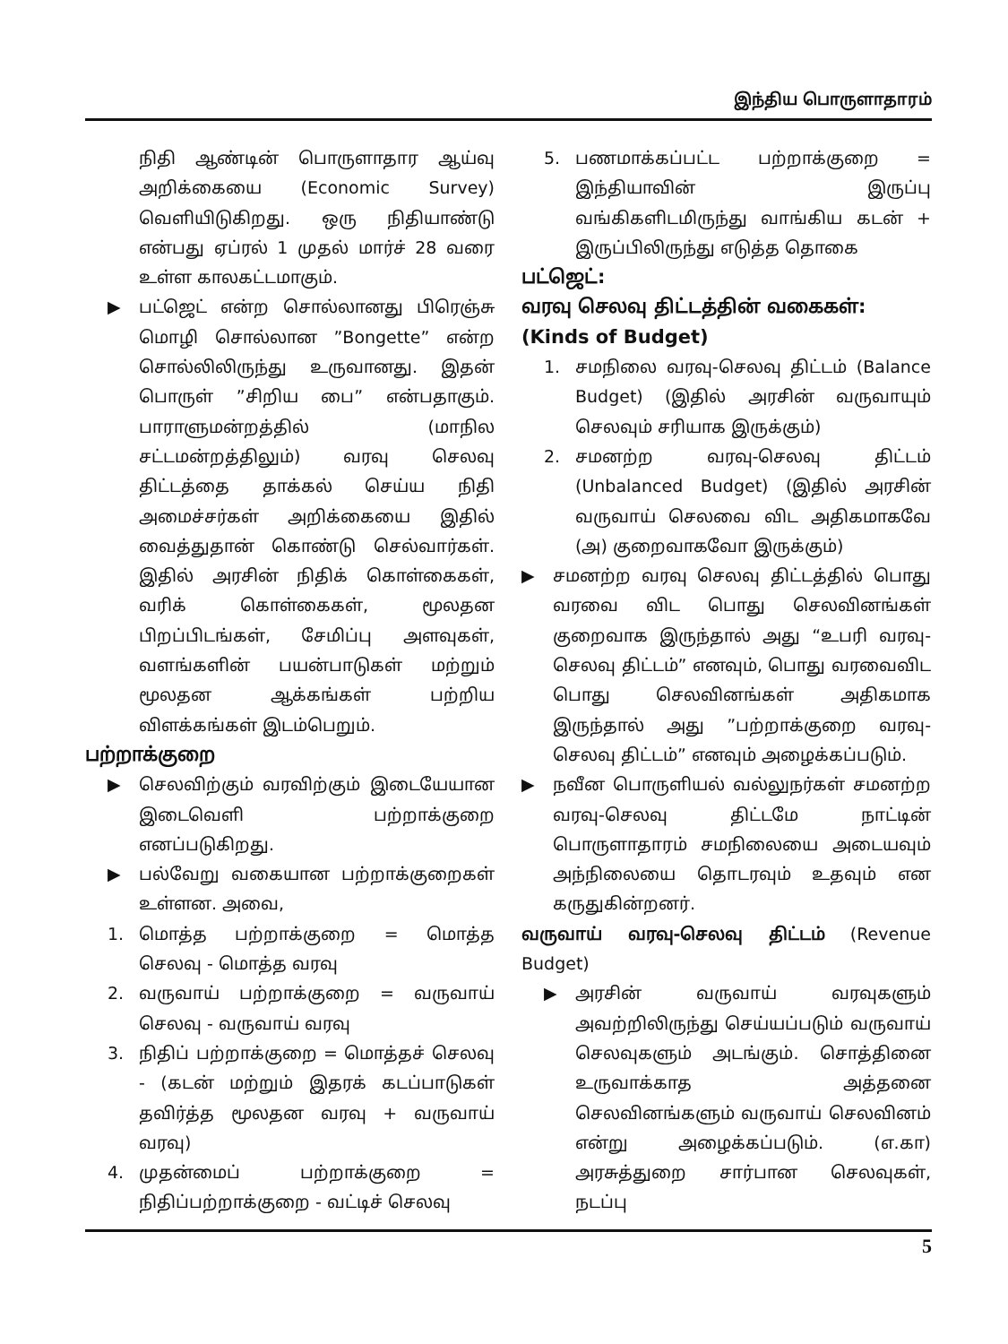இந்திய பொருளாதாரம்
நிதி ஆண்டின் பொருளாதார ஆய்வு அறிக்கையை (Economic Survey) வெளியிடுகிறது. ஒரு நிதியாண்டு என்பது ஏப்ரல் 1 முதல் மார்ச் 28 வரை உள்ள காலகட்டமாகும்.
▶ பட்ஜெட் என்ற சொல்லானது பிரெஞ்சு மொழி சொல்லான ”Bongette” என்ற சொல்லிலிருந்து உருவானது. இதன் பொருள் ”சிறிய பை” என்பதாகும். பாராளுமன்றத்தில் (மாநில சட்டமன்றத்திலும்) வரவு செலவு திட்டத்தை தாக்கல் செய்ய நிதி அமைச்சர்கள் அறிக்கையை இதில் வைத்துதான் கொண்டு செல்வார்கள். இதில் அரசின் நிதிக் கொள்கைகள், வரிக் கொள்கைகள், மூலதன பிறப்பிடங்கள், சேமிப்பு அளவுகள், வளங்களின் பயன்பாடுகள் மற்றும் மூலதன ஆக்கங்கள் பற்றிய விளக்கங்கள் இடம்பெறும்.
பற்றாக்குறை
▶ செலவிற்கும் வரவிற்கும் இடையேயான இடைவெளி பற்றாக்குறை எனப்படுகிறது.
▶ பல்வேறு வகையான பற்றாக்குறைகள் உள்ளன. அவை,
1. மொத்த பற்றாக்குறை = மொத்த செலவு - மொத்த வரவு
2. வருவாய் பற்றாக்குறை = வருவாய் செலவு - வருவாய் வரவு
3. நிதிப் பற்றாக்குறை = மொத்தச் செலவு - (கடன் மற்றும் இதரக் கடப்பாடுகள் தவிர்த்த மூலதன வரவு + வருவாய் வரவு)
4. முதன்மைப் பற்றாக்குறை = நிதிப்பற்றாக்குறை - வட்டிச் செலவு
5. பணமாக்கப்பட்ட பற்றாக்குறை = இந்தியாவின் இருப்பு வங்கிகளிடமிருந்து வாங்கிய கடன் + இருப்பிலிருந்து எடுத்த தொகை
பட்ஜெட்:
வரவு செலவு திட்டத்தின் வகைகள்: (Kinds of Budget)
1. சமநிலை வரவு-செலவு திட்டம் (Balance Budget) (இதில் அரசின் வருவாயும் செலவும் சரியாக இருக்கும்)
2. சமனற்ற வரவு-செலவு திட்டம் (Unbalanced Budget) (இதில் அரசின் வருவாய் செலவை விட அதிகமாகவே (அ) குறைவாகவோ இருக்கும்)
▶ சமனற்ற வரவு செலவு திட்டத்தில் பொது வரவை விட பொது செலவினங்கள் குறைவாக இருந்தால் அது “உபரி வரவு-செலவு திட்டம்” எனவும், பொது வரவைவிட பொது செலவினங்கள் அதிகமாக இருந்தால் அது ”பற்றாக்குறை வரவு-செலவு திட்டம்” எனவும் அழைக்கப்படும்.
▶ நவீன பொருளியல் வல்லுநர்கள் சமனற்ற வரவு-செலவு திட்டமே நாட்டின் பொருளாதாரம் சமநிலையை அடையவும் அந்நிலையை தொடரவும் உதவும் என கருதுகின்றனர்.
வருவாய் வரவு-செலவு திட்டம் (Revenue Budget)
▶ அரசின் வருவாய் வரவுகளும் அவற்றிலிருந்து செய்யப்படும் வருவாய் செலவுகளும் அடங்கும். சொத்தினை உருவாக்காத அத்தனை செலவினங்களும் வருவாய் செலவினம் என்று அழைக்கப்படும். (எ.கா) அரசுத்துறை சார்பான செலவுகள், நடப்பு
5